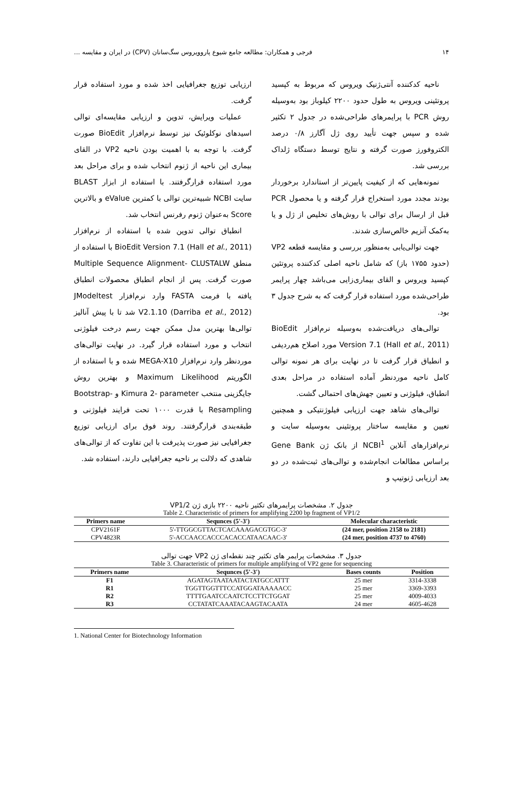۱۴ فرجی و همکاران: مطالعه جامع شیوع پاروویروس سگ‌سانان (CPV) در ایران و مقایسه ...
ناحیه کدکننده آنتی‌ژنیک ویروس که مربوط به کپسید پروتئینی ویروس به طول حدود ۲۲۰۰ کیلوباز بود به‌وسیله روش PCR با پرایمرهای طراحی‌شده در جدول ۲ تکثیر شده و سپس جهت تأیید روی ژل آگارز ۰/۸ درصد الکتروفورز صورت گرفته و نتایج توسط دستگاه ژلداک بررسی شد.
نمونه‌هایی که از کیفیت پایین‌تر از استاندارد برخوردار بودند مجدد مورد استخراج قرار گرفته و یا محصول PCR قبل از ارسال برای توالی با روش‌های تخلیص از ژل و یا به‌کمک آنزیم خالص‌سازی شدند.
جهت توالی‌یابی به‌منظور بررسی و مقایسه قطعه VP2 (حدود ۱۷۵۵ باز) که شامل ناحیه اصلی کدکننده پروتئین کپسید ویروس و القای بیماری‌زایی می‌باشد چهار پرایمر طراحی‌شده مورد استفاده قرار گرفت که به شرح جدول ۳ بود.
توالی‌های دریافت‌شده به‌وسیله نرم‌افزار BioEdit Version 7.1 (Hall et al., 2011) مورد اصلاح هم‌ردیفی و انطباق قرار گرفت تا در نهایت برای هر نمونه توالی کامل ناحیه موردنظر آماده استفاده در مراحل بعدی انطباق، فیلوژنی و تعیین جهش‌های احتمالی گشت.
توالی‌های شاهد جهت ارزیابی فیلوژنتیکی و همچنین تعیین و مقایسه ساختار پروتئینی به‌وسیله سایت و نرم‌افزارهای آنلاین NCBI<sup>1</sup> از بانک ژن Gene Bank براساس مطالعات انجام‌شده و توالی‌های ثبت‌شده در دو بعد ارزیابی ژنوتیپ و
ارزیابی توزیع جغرافیایی اخذ شده و مورد استفاده قرار گرفت.
عملیات ویرایش، تدوین و ارزیابی مقایسه‌ای توالی اسیدهای نوکلوئیک نیز توسط نرم‌افزار BioEdit صورت گرفت. با توجه به با اهمیت بودن ناحیه VP2 در القای بیماری این ناحیه از ژنوم انتخاب شده و برای مراحل بعد مورد استفاده قرارگرفتند. با استفاده از ابزار BLAST سایت NCBI شبیه‌ترین توالی با کمترین eValue و بالاترین Score به‌عنوان ژنوم رفرنس انتخاب شد.
انطباق توالی تدوین شده با استفاده از نرم‌افزار BioEdit Version 7.1 (Hall et al., 2011) با استفاده از منطق Multiple Sequence Alignment- CLUSTALW صورت گرفت. پس از انجام انطباق محصولات انطباق یافته با فرمت FASTA وارد نرم‌افزار JModeltest V2.1.10 (Darriba et al., 2012) شد تا با پیش آنالیز توالی‌ها بهترین مدل ممکن جهت رسم درخت فیلوژنی انتخاب و مورد استفاده قرار گیرد. در نهایت توالی‌های موردنظر وارد نرم‌افزار MEGA-X10 شده و با استفاده از الگوریتم Maximum Likelihood و بهترین روش جایگزینی منتخب Kimura 2- parameter و Bootstrap-Resampling با قدرت ۱۰۰۰ تحت فرایند فیلوژنی و طبقه‌بندی قرارگرفتند. روند فوق برای ارزیابی توزیع جغرافیایی نیز صورت پذیرفت با این تفاوت که از توالی‌های شاهدی که دلالت بر ناحیه جغرافیایی دارند، استفاده شد.
جدول ۲. مشخصات پرایمرهای تکثیر ناحیه ۲۲۰۰ بازی ژن VP1/2
Table 2. Characteristic of primers for amplifying 2200 bp fragment of VP1/2
| Primers name | Sequnces (5'-3') | Molecular characteristic |
| --- | --- | --- |
| CPV2161F | 5'-TTGGCGTTACTCACAAAGACGTGC-3' | (24 mer, position 2158 to 2181) |
| CPV4823R | 5'-ACCAACCACCCACACCATAACAAC-3' | (24 mer, position 4737 to 4760) |
جدول ۳. مشخصات پرایمر های تکثیر چند نقطه‌ای ژن VP2 جهت توالی
Table 3. Characteristic of primers for multiple amplifying of VP2 gene for sequencing
| Primers name | Sequnces (5'-3') | Bases counts | Position |
| --- | --- | --- | --- |
| F1 | AGATAGTAATAATACTATGCCATTT | 25 mer | 3314-3338 |
| R1 | TGGTTGGTTTCCATGGATAAAAACC | 25 mer | 3369-3393 |
| R2 | TTTTGAATCCAATCTCCTTCTGGAT | 25 mer | 4009-4033 |
| R3 | CCTATATCAAATACAAGTACAATA | 24 mer | 4605-4628 |
1. National Center for Biotechnology Information